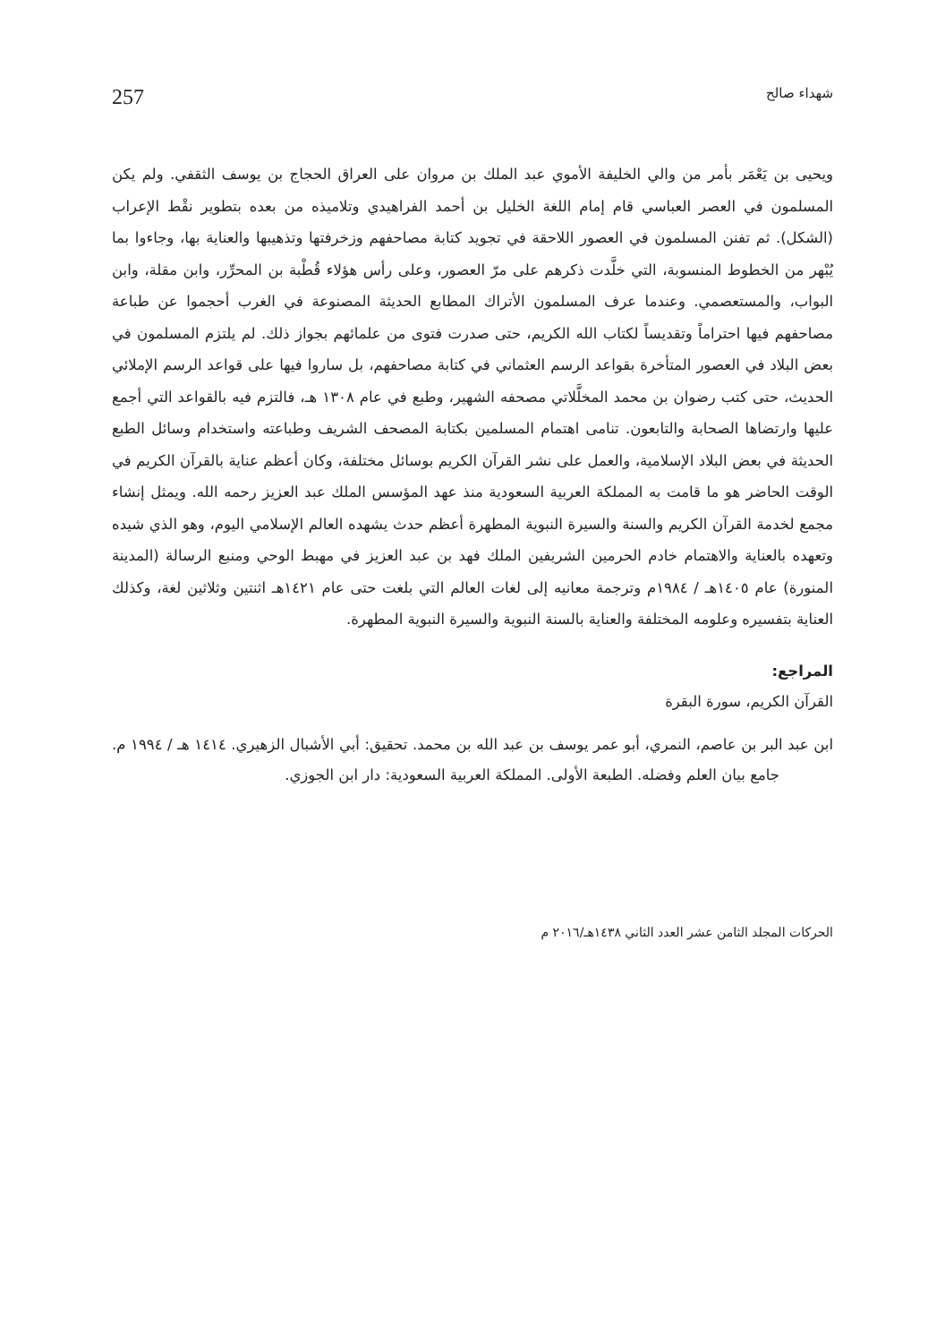شهداء صالح 257
ويحيى بن يَعْمَر بأمر من والي الخليفة الأموي عبد الملك بن مروان على العراق الحجاج بن يوسف الثقفي. ولم يكن المسلمون في العصر العباسي قام إمام اللغة الخليل بن أحمد الفراهيدي وتلاميذه من بعده بتطوير نقْط الإعراب (الشكل). ثم تفنن المسلمون في العصور اللاحقة في تجويد كتابة مصاحفهم وزخرفتها وتذهيبها والعناية بها، وجاءوا بما يُبْهر من الخطوط المنسوبة، التي خلَّدت ذكرهم على مرّ العصور، وعلى رأس هؤلاء قُطْبة بن المحرِّر، وابن مقلة، وابن البواب، والمستعصمي. وعندما عرف المسلمون الأتراك المطابع الحديثة المصنوعة في الغرب أحجموا عن طباعة مصاحفهم فيها احتراماً وتقديساً لكتاب الله الكريم، حتى صدرت فتوى من علمائهم بجواز ذلك. لم يلتزم المسلمون في بعض البلاد في العصور المتأخرة بقواعد الرسم العثماني في كتابة مصاحفهم، بل ساروا فيها على قواعد الرسم الإملائي الحديث، حتى كتب رضوان بن محمد المخلَّلاتي مصحفه الشهير، وطبع في عام ١٣٠٨ هـ، فالتزم فيه بالقواعد التي أجمع عليها وارتضاها الصحابة والتابعون. تنامى اهتمام المسلمين بكتابة المصحف الشريف وطباعته واستخدام وسائل الطبع الحديثة في بعض البلاد الإسلامية، والعمل على نشر القرآن الكريم بوسائل مختلفة، وكان أعظم عناية بالقرآن الكريم في الوقت الحاضر هو ما قامت به المملكة العربية السعودية منذ عهد المؤسس الملك عبد العزيز رحمه الله. ويمثل إنشاء مجمع لخدمة القرآن الكريم والسنة والسيرة النبوية المطهرة أعظم حدث يشهده العالم الإسلامي اليوم، وهو الذي شيده وتعهده بالعناية والاهتمام خادم الحرمين الشريفين الملك فهد بن عبد العزيز في مهبط الوحي ومنبع الرسالة (المدينة المنورة) عام ١٤٠٥هـ / ١٩٨٤م وترجمة معانيه إلى لغات العالم التي بلغت حتى عام ١٤٢١هـ اثنتين وثلاثين لغة، وكذلك العناية بتفسيره وعلومه المختلفة والعناية بالسنة النبوية والسيرة النبوية المطهرة.
المراجع:
القرآن الكريم، سورة البقرة
ابن عبد البر بن عاصم، النمري، أبو عمر يوسف بن عبد الله بن محمد. تحقيق: أبي الأشبال الزهيري. ١٤١٤ هـ / ١٩٩٤ م. جامع بيان العلم وفضله. الطبعة الأولى. المملكة العربية السعودية: دار ابن الجوزي.
الحركات المجلد الثامن عشر العدد الثاني ١٤٣٨هـ/٢٠١٦ م